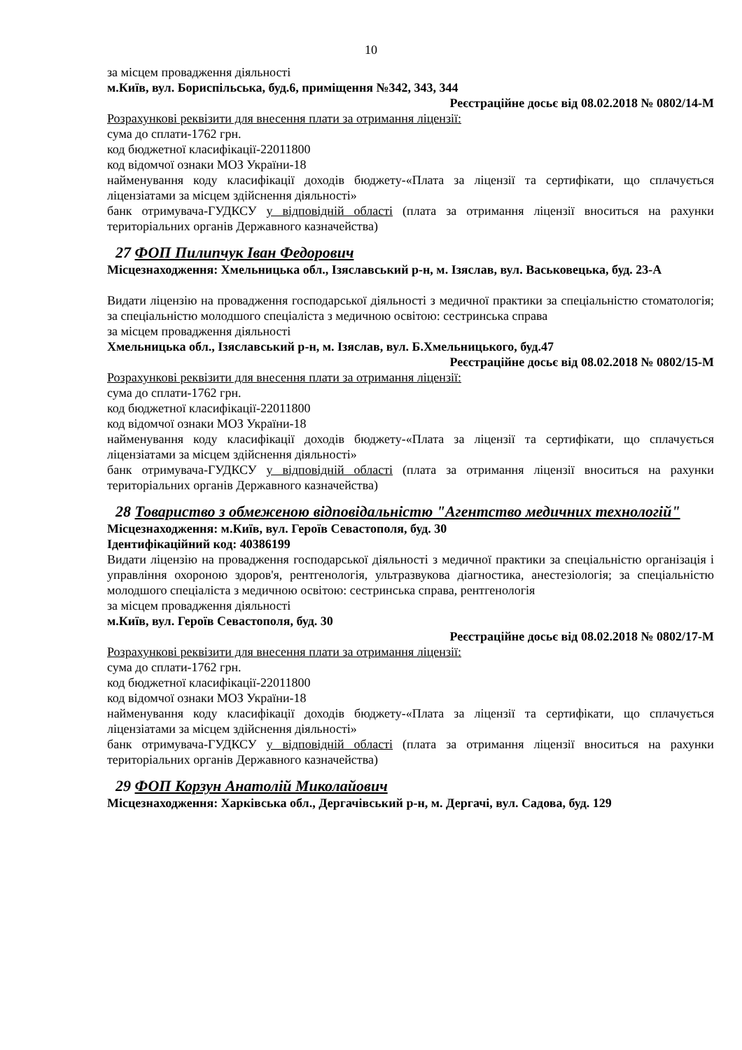10
за місцем провадження діяльності
м.Київ, вул. Бориспільська, буд.6, приміщення №342, 343, 344
Реєстраційне досьє від 08.02.2018 № 0802/14-М
Розрахункові реквізити для внесення плати за отримання ліцензії:
сума до сплати-1762 грн.
код бюджетної класифікації-22011800
код відомчої ознаки МОЗ України-18
найменування коду класифікації доходів бюджету-«Плата за ліцензії та сертифікати, що сплачується ліцензіатами за місцем здійснення діяльності»
банк отримувача-ГУДКСУ у відповідній області (плата за отримання ліцензії вноситься на рахунки територіальних органів Державного казначейства)
27 ФОП Пилипчук Іван Федорович
Місцезнаходження: Хмельницька обл., Ізяславський р-н, м. Ізяслав, вул. Васьковецька, буд. 23-А
Видати ліцензію на провадження господарської діяльності з медичної практики за спеціальністю стоматологія; за спеціальністю молодшого спеціаліста з медичною освітою: сестринська справа
за місцем провадження діяльності
Хмельницька обл., Ізяславський р-н, м. Ізяслав, вул. Б.Хмельницького, буд.47
Реєстраційне досьє від 08.02.2018 № 0802/15-М
Розрахункові реквізити для внесення плати за отримання ліцензії:
сума до сплати-1762 грн.
код бюджетної класифікації-22011800
код відомчої ознаки МОЗ України-18
найменування коду класифікації доходів бюджету-«Плата за ліцензії та сертифікати, що сплачується ліцензіатами за місцем здійснення діяльності»
банк отримувача-ГУДКСУ у відповідній області (плата за отримання ліцензії вноситься на рахунки територіальних органів Державного казначейства)
28 Товариство з обмеженою відповідальністю "Агентство медичних технологій"
Місцезнаходження: м.Київ, вул. Героїв Севастополя, буд. 30
Ідентифікаційний код: 40386199
Видати ліцензію на провадження господарської діяльності з медичної практики за спеціальністю організація і управління охороною здоров'я, рентгенологія, ультразвукова діагностика, анестезіологія; за спеціальністю молодшого спеціаліста з медичною освітою: сестринська справа, рентгенологія
за місцем провадження діяльності
м.Київ, вул. Героїв Севастополя, буд. 30
Реєстраційне досьє від 08.02.2018 № 0802/17-М
Розрахункові реквізити для внесення плати за отримання ліцензії:
сума до сплати-1762 грн.
код бюджетної класифікації-22011800
код відомчої ознаки МОЗ України-18
найменування коду класифікації доходів бюджету-«Плата за ліцензії та сертифікати, що сплачується ліцензіатами за місцем здійснення діяльності»
банк отримувача-ГУДКСУ у відповідній області (плата за отримання ліцензії вноситься на рахунки територіальних органів Державного казначейства)
29 ФОП Корзун Анатолій Миколайович
Місцезнаходження: Харківська обл., Дергачівський р-н, м. Дергачі, вул. Садова, буд. 129